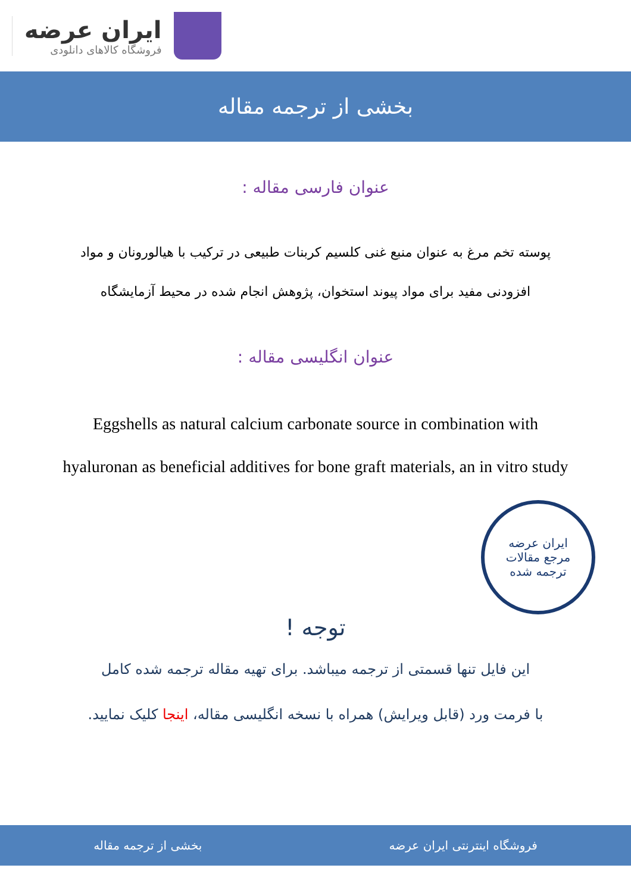ایران عرضه
فروشگاه کالاهای دانلودی
بخشی از ترجمه مقاله
عنوان فارسی مقاله :
پوسته تخم مرغ به عنوان منبع غنی کلسیم کربنات طبیعی در ترکیب با هیالورونان و مواد افزودنی مفید برای مواد پیوند استخوان، پژوهش انجام شده در محیط آزمایشگاه
عنوان انگلیسی مقاله :
Eggshells as natural calcium carbonate source in combination with hyaluronan as beneficial additives for bone graft materials, an in vitro study
ایران عرضه
مرجع مقالات
ترجمه شده
توجه !
این فایل تنها قسمتی از ترجمه میباشد. برای تهیه مقاله ترجمه شده کامل
با فرمت ورد (قابل ویرایش) همراه با نسخه انگلیسی مقاله، اینجا کلیک نمایید.
فروشگاه اینترنتی ایران عرضه بخشی از ترجمه مقاله